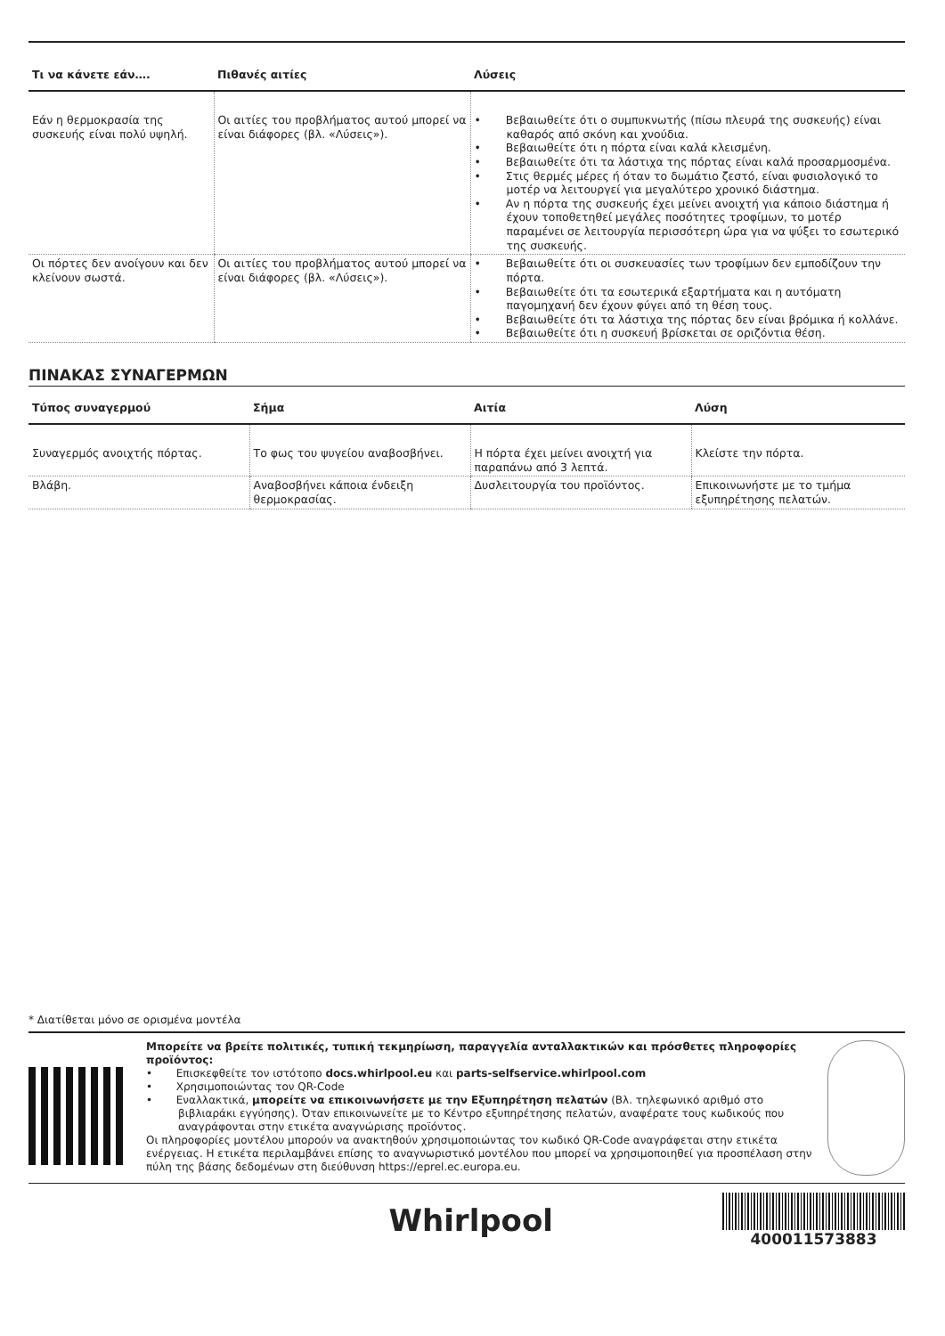| Τι να κάνετε εάν…. | Πιθανές αιτίες | Λύσεις |
| --- | --- | --- |
| Εάν η θερμοκρασία της συσκευής είναι πολύ υψηλή. | Οι αιτίες του προβλήματος αυτού μπορεί να είναι διάφορες (βλ. «Λύσεις»). | • Βεβαιωθείτε ότι ο συμπυκνωτής (πίσω πλευρά της συσκευής) είναι καθαρός από σκόνη και χνούδια. • Βεβαιωθείτε ότι η πόρτα είναι καλά κλεισμένη. • Βεβαιωθείτε ότι τα λάστιχα της πόρτας είναι καλά προσαρμοσμένα. • Στις θερμές μέρες ή όταν το δωμάτιο ζεστό, είναι φυσιολογικό το μοτέρ να λειτουργεί για μεγαλύτερο χρονικό διάστημα. • Αν η πόρτα της συσκευής έχει μείνει ανοιχτή για κάποιο διάστημα ή έχουν τοποθετηθεί μεγάλες ποσότητες τροφίμων, το μοτέρ παραμένει σε λειτουργία περισσότερη ώρα για να ψύξει το εσωτερικό της συσκευής. |
| Οι πόρτες δεν ανοίγουν και δεν κλείνουν σωστά. | Οι αιτίες του προβλήματος αυτού μπορεί να είναι διάφορες (βλ. «Λύσεις»). | • Βεβαιωθείτε ότι οι συσκευασίες των τροφίμων δεν εμποδίζουν την πόρτα. • Βεβαιωθείτε ότι τα εσωτερικά εξαρτήματα και η αυτόματη παγομηχανή δεν έχουν φύγει από τη θέση τους. • Βεβαιωθείτε ότι τα λάστιχα της πόρτας δεν είναι βρόμικα ή κολλάνε. • Βεβαιωθείτε ότι η συσκευή βρίσκεται σε οριζόντια θέση. |
ΠΙΝΑΚΑΣ ΣΥΝΑΓΕΡΜΩΝ
| Τύπος συναγερμού | Σήμα | Αιτία | Λύση |
| --- | --- | --- | --- |
| Συναγερμός ανοιχτής πόρτας. | Το φως του ψυγείου αναβοσβήνει. | Η πόρτα έχει μείνει ανοιχτή για παραπάνω από 3 λεπτά. | Κλείστε την πόρτα. |
| Βλάβη. | Αναβοσβήνει κάποια ένδειξη θερμοκρασίας. | Δυσλειτουργία του προϊόντος. | Επικοινωνήστε με το τμήμα εξυπηρέτησης πελατών. |
* Διατίθεται μόνο σε ορισμένα μοντέλα
Μπορείτε να βρείτε πολιτικές, τυπική τεκμηρίωση, παραγγελία ανταλλακτικών και πρόσθετες πληροφορίες προϊόντος:
• Επισκεφθείτε τον ιστότοπο docs.whirlpool.eu και parts-selfservice.whirlpool.com
• Χρησιμοποιώντας τον QR-Code
• Εναλλακτικά, μπορείτε να επικοινωνήσετε με την Εξυπηρέτηση πελατών (Βλ. τηλεφωνικό αριθμό στο βιβλιαράκι εγγύησης). Όταν επικοινωνείτε με το Κέντρο εξυπηρέτησης πελατών, αναφέρατε τους κωδικούς που αναγράφονται στην ετικέτα αναγνώρισης προϊόντος.
Οι πληροφορίες μοντέλου μπορούν να ανακτηθούν χρησιμοποιώντας τον κωδικό QR-Code αναγράφεται στην ετικέτα ενέργειας. Η ετικέτα περιλαμβάνει επίσης το αναγνωριστικό μοντέλου που μπορεί να χρησιμοποιηθεί για προσπέλαση στην πύλη της βάσης δεδομένων στη διεύθυνση https://eprel.ec.europa.eu.
Whirlpool
400011573883